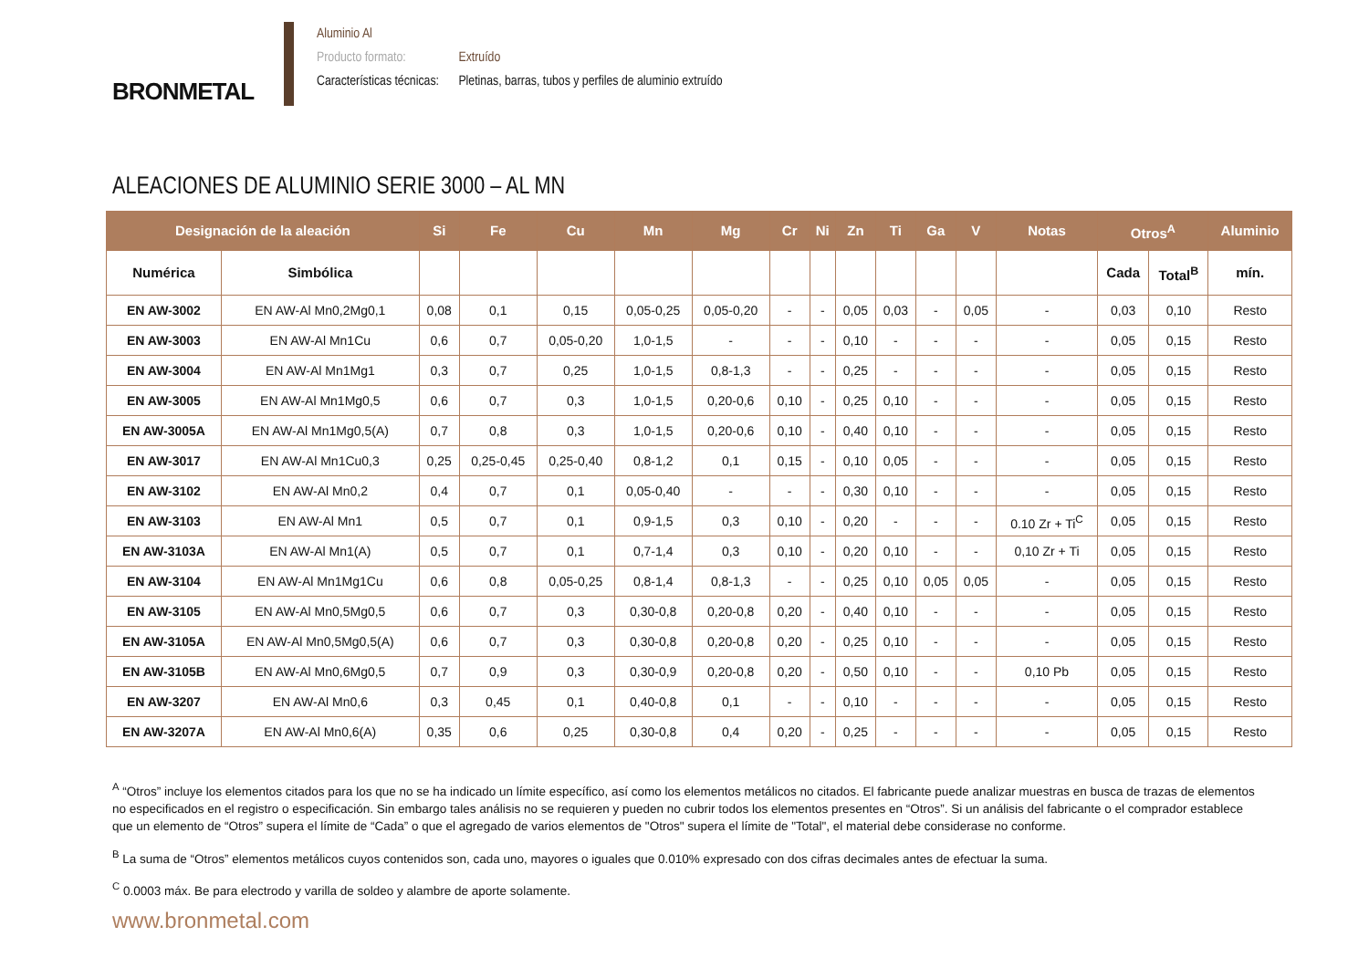BRONMETAL
Aluminio Al
Producto formato: Extruído
Características técnicas: Pletinas, barras, tubos y perfiles de aluminio extruído
ALEACIONES DE ALUMINIO SERIE 3000 – AL MN
| Designación de la aleación | | Si | Fe | Cu | Mn | Mg | Cr | Ni | Zn | Ti | Ga | V | Notas | Otros<sup>A</sup> | | Aluminio |
| --- | --- | --- | --- | --- | --- | --- | --- | --- | --- | --- | --- | --- | --- | --- | --- | --- |
| Numérica | Simbólica | | | | | | | | | | | | | Cada | Total<sup>B</sup> | mín. |
| EN AW-3002 | EN AW-Al Mn0,2Mg0,1 | 0,08 | 0,1 | 0,15 | 0,05-0,25 | 0,05-0,20 | - | - | 0,05 | 0,03 | - | 0,05 | - | 0,03 | 0,10 | Resto |
| EN AW-3003 | EN AW-Al Mn1Cu | 0,6 | 0,7 | 0,05-0,20 | 1,0-1,5 | - | - | - | 0,10 | - | - | - | - | 0,05 | 0,15 | Resto |
| EN AW-3004 | EN AW-Al Mn1Mg1 | 0,3 | 0,7 | 0,25 | 1,0-1,5 | 0,8-1,3 | - | - | 0,25 | - | - | - | - | 0,05 | 0,15 | Resto |
| EN AW-3005 | EN AW-Al Mn1Mg0,5 | 0,6 | 0,7 | 0,3 | 1,0-1,5 | 0,20-0,6 | 0,10 | - | 0,25 | 0,10 | - | - | - | 0,05 | 0,15 | Resto |
| EN AW-3005A | EN AW-Al Mn1Mg0,5(A) | 0,7 | 0,8 | 0,3 | 1,0-1,5 | 0,20-0,6 | 0,10 | - | 0,40 | 0,10 | - | - | - | 0,05 | 0,15 | Resto |
| EN AW-3017 | EN AW-Al Mn1Cu0,3 | 0,25 | 0,25-0,45 | 0,25-0,40 | 0,8-1,2 | 0,1 | 0,15 | - | 0,10 | 0,05 | - | - | - | 0,05 | 0,15 | Resto |
| EN AW-3102 | EN AW-Al Mn0,2 | 0,4 | 0,7 | 0,1 | 0,05-0,40 | - | - | - | 0,30 | 0,10 | - | - | - | 0,05 | 0,15 | Resto |
| EN AW-3103 | EN AW-Al Mn1 | 0,5 | 0,7 | 0,1 | 0,9-1,5 | 0,3 | 0,10 | - | 0,20 | - | - | - | 0.10 Zr + Ti<sup>C</sup> | 0,05 | 0,15 | Resto |
| EN AW-3103A | EN AW-Al Mn1(A) | 0,5 | 0,7 | 0,1 | 0,7-1,4 | 0,3 | 0,10 | - | 0,20 | 0,10 | - | - | 0,10 Zr + Ti | 0,05 | 0,15 | Resto |
| EN AW-3104 | EN AW-Al Mn1Mg1Cu | 0,6 | 0,8 | 0,05-0,25 | 0,8-1,4 | 0,8-1,3 | - | - | 0,25 | 0,10 | 0,05 | 0,05 | - | 0,05 | 0,15 | Resto |
| EN AW-3105 | EN AW-Al Mn0,5Mg0,5 | 0,6 | 0,7 | 0,3 | 0,30-0,8 | 0,20-0,8 | 0,20 | - | 0,40 | 0,10 | - | - | - | 0,05 | 0,15 | Resto |
| EN AW-3105A | EN AW-Al Mn0,5Mg0,5(A) | 0,6 | 0,7 | 0,3 | 0,30-0,8 | 0,20-0,8 | 0,20 | - | 0,25 | 0,10 | - | - | - | 0,05 | 0,15 | Resto |
| EN AW-3105B | EN AW-Al Mn0,6Mg0,5 | 0,7 | 0,9 | 0,3 | 0,30-0,9 | 0,20-0,8 | 0,20 | - | 0,50 | 0,10 | - | - | 0,10 Pb | 0,05 | 0,15 | Resto |
| EN AW-3207 | EN AW-Al Mn0,6 | 0,3 | 0,45 | 0,1 | 0,40-0,8 | 0,1 | - | - | 0,10 | - | - | - | - | 0,05 | 0,15 | Resto |
| EN AW-3207A | EN AW-Al Mn0,6(A) | 0,35 | 0,6 | 0,25 | 0,30-0,8 | 0,4 | 0,20 | - | 0,25 | - | - | - | - | 0,05 | 0,15 | Resto |
<sup>A</sup> “Otros” incluye los elementos citados para los que no se ha indicado un límite específico, así como los elementos metálicos no citados. El fabricante puede analizar muestras en busca de trazas de elementos no especificados en el registro o especificación. Sin embargo tales análisis no se requieren y pueden no cubrir todos los elementos presentes en “Otros”. Si un análisis del fabricante o el comprador establece que un elemento de “Otros” supera el límite de “Cada” o que el agregado de varios elementos de "Otros" supera el límite de "Total", el material debe considerase no conforme.
<sup>B</sup> La suma de “Otros” elementos metálicos cuyos contenidos son, cada uno, mayores o iguales que 0.010% expresado con dos cifras decimales antes de efectuar la suma.
<sup>C</sup> 0.0003 máx. Be para electrodo y varilla de soldeo y alambre de aporte solamente.
www.bronmetal.com